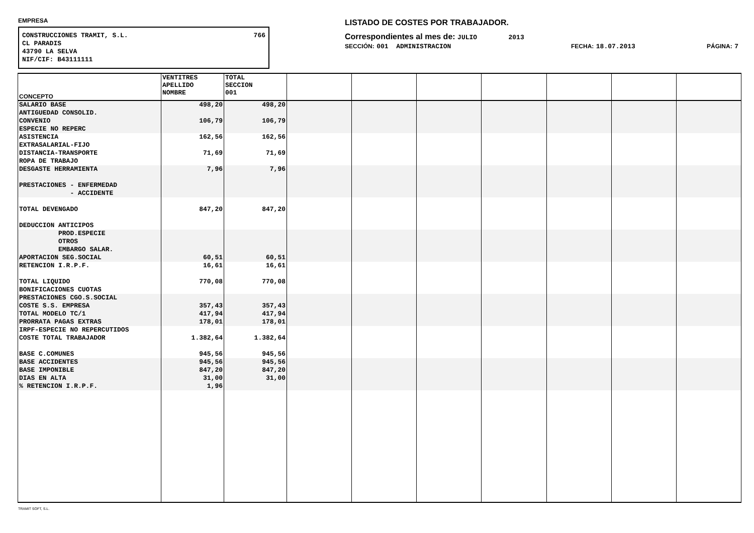EMPRESA
CONSTRUCCIONES TRAMIT, S.L. 766
CL PARADIS
43790 LA SELVA
NIF/CIF: B43111111
LISTADO DE COSTES POR TRABAJADOR.
Correspondientes al mes de: JULIO 2013
SECCIÓN: 001 ADMINISTRACION FECHA: 18.07.2013 PÁGINA: 7
| CONCEPTO | VENTITRES APELLIDO NOMBRE | TOTAL SECCION 001 | | | | | | | |
| --- | --- | --- | --- | --- | --- | --- | --- | --- | --- |
| SALARIO BASE | 498,20 | 498,20 | | | | | | | |
| ANTIGUEDAD CONSOLID. | | | | | | | | | |
| CONVENIO | 106,79 | 106,79 | | | | | | | |
| ESPECIE NO REPERC | | | | | | | | | |
| ASISTENCIA | 162,56 | 162,56 | | | | | | | |
| EXTRASALARIAL-FIJO | | | | | | | | | |
| DISTANCIA-TRANSPORTE | 71,69 | 71,69 | | | | | | | |
| ROPA DE TRABAJO | | | | | | | | | |
| DESGASTE HERRAMIENTA | 7,96 | 7,96 | | | | | | | |
| PRESTACIONES - ENFERMEDAD | | | | | | | | | |
| - ACCIDENTE | | | | | | | | | |
| TOTAL DEVENGADO | 847,20 | 847,20 | | | | | | | |
| DEDUCCION ANTICIPOS | | | | | | | | | |
| PROD.ESPECIE | | | | | | | | | |
| OTROS | | | | | | | | | |
| EMBARGO SALAR. | | | | | | | | | |
| APORTACION SEG.SOCIAL | 60,51 | 60,51 | | | | | | | |
| RETENCION I.R.P.F. | 16,61 | 16,61 | | | | | | | |
| TOTAL LIQUIDO | 770,08 | 770,08 | | | | | | | |
| BONIFICACIONES CUOTAS | | | | | | | | | |
| PRESTACIONES CGO.S.SOCIAL | | | | | | | | | |
| COSTE S.S. EMPRESA | 357,43 | 357,43 | | | | | | | |
| TOTAL MODELO TC/1 | 417,94 | 417,94 | | | | | | | |
| PRORRATA PAGAS EXTRAS | 178,01 | 178,01 | | | | | | | |
| IRPF-ESPECIE NO REPERCUTIDOS | | | | | | | | | |
| COSTE TOTAL TRABAJADOR | 1.382,64 | 1.382,64 | | | | | | | |
| BASE C.COMUNES | 945,56 | 945,56 | | | | | | | |
| BASE ACCIDENTES | 945,56 | 945,56 | | | | | | | |
| BASE IMPONIBLE | 847,20 | 847,20 | | | | | | | |
| DIAS EN ALTA | 31,00 | 31,00 | | | | | | | |
| % RETENCION I.R.P.F. | 1,96 | | | | | | | | |
TRAMIT SOFT, S.L.